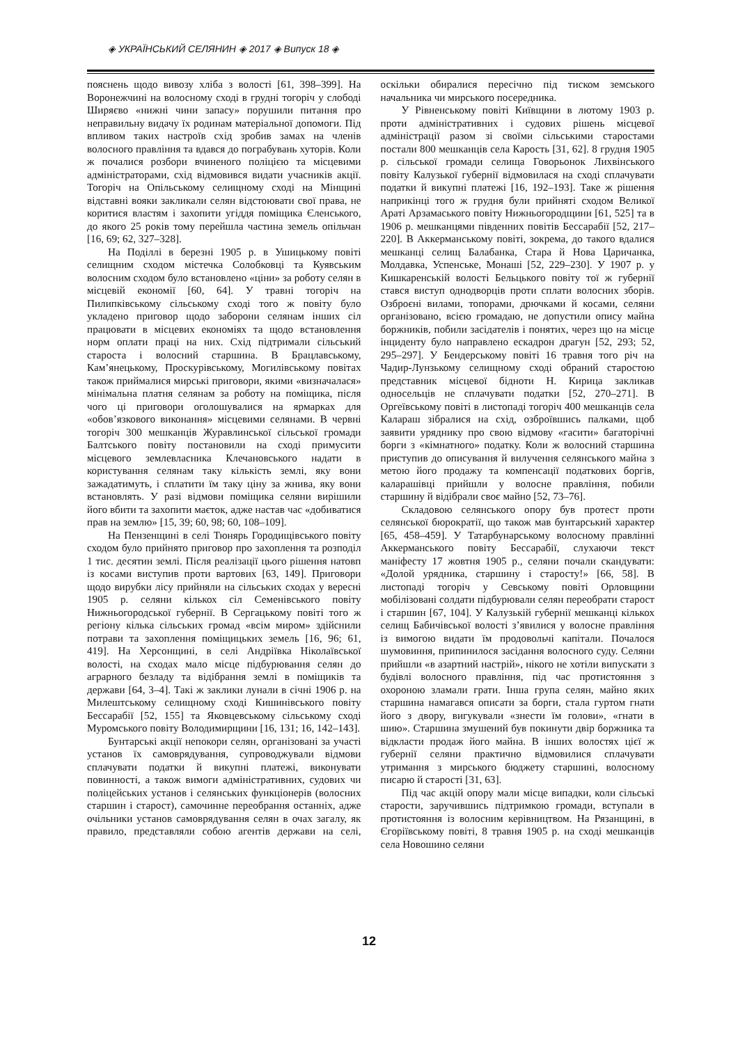◈ УКРАЇНСЬКИЙ СЕЛЯНИН ◈ 2017 ◈ Випуск 18 ◈
пояснень щодо вивозу хліба з волості [61, 398–399]. На Воронежчині на волосному сході в грудні тогоріч у слободі Ширяєво «нижні чини запасу» порушили питання про неправильну видачу їх родинам матеріальної допомоги. Під впливом таких настроїв схід зробив замах на членів волосного правління та вдався до пограбувань хуторів. Коли ж почалися розбори вчиненого поліцією та місцевими адміністраторами, схід відмовився видати учасників акції. Тогоріч на Опільському селищному сході на Мінщині відставні вояки закликали селян відстоювати свої права, не коритися властям і захопити угіддя поміщика Єленського, до якого 25 років тому перейшла частина земель опільчан [16, 69; 62, 327–328].
На Поділлі в березні 1905 р. в Ушицькому повіті селищним сходом містечка Солобковці та Куявським волосним сходом було встановлено «ціни» за роботу селян в місцевій економії [60, 64]. У травні тогоріч на Пилипківському сільському сході того ж повіту було укладено приговор щодо заборони селянам інших сіл працювати в місцевих економіях та щодо встановлення норм оплати праці на них. Схід підтримали сільський староста і волосний старшина. В Брацлавському, Кам’янецькому, Проскурівському, Могилівському повітах також приймалися мирські приговори, якими «визначалася» мінімальна платня селянам за роботу на поміщика, після чого ці приговори оголошувалися на ярмарках для «обов’язкового виконання» місцевими селянами. В червні тогоріч 300 мешканців Журавлинської сільської громади Балтського повіту постановили на сході примусити місцевого землевласника Клечановського надати в користування селянам таку кількість землі, яку вони зажадатимуть, і сплатити їм таку ціну за жнива, яку вони встановлять. У разі відмови поміщика селяни вирішили його вбити та захопити маєток, адже настав час «добиватися прав на землю» [15, 39; 60, 98; 60, 108–109].
На Пензенщині в селі Тюнярь Городищівського повіту сходом було прийнято приговор про захоплення та розподіл 1 тис. десятин землі. Після реалізації цього рішення натовп із косами виступив проти вартових [63, 149]. Приговори щодо вирубки лісу прийняли на сільських сходах у вересні 1905 р. селяни кількох сіл Семенівського повіту Нижньогородської губернії. В Сергацькому повіті того ж регіону кілька сільських громад «всім миром» здійснили потрави та захоплення поміщицьких земель [16, 96; 61, 419]. На Херсонщині, в селі Андріївка Ніколаївської волості, на сходах мало місце підбурювання селян до аграрного безладу та відібрання землі в поміщиків та держави [64, 3–4]. Такі ж заклики лунали в січні 1906 р. на Милештському селищному сході Кишинівського повіту Бессарабії [52, 155] та Яковцевському сільському сході Муромського повіту Володимирщини [16, 131; 16, 142–143].
Бунтарські акції непокори селян, організовані за участі установ їх самоврядування, супроводжували відмови сплачувати податки й викупні платежі, виконувати повинності, а також вимоги адміністративних, судових чи поліцейських установ і селянських функціонерів (волосних старшин і старост), самочинне переобрання останніх, адже очільники установ самоврядування селян в очах загалу, як правило, представляли собою агентів держави на селі, оскільки обиралися пересічно під тиском земського начальника чи мирського посередника.
У Рівненському повіті Київщини в лютому 1903 р. проти адміністративних і судових рішень місцевої адміністрації разом зі своїми сільськими старостами постали 800 мешканців села Карость [31, 62]. 8 грудня 1905 р. сільської громади селища Говорьонок Лихвінського повіту Калузької губернії відмовилася на сході сплачувати податки й викупні платежі [16, 192–193]. Таке ж рішення наприкінці того ж грудня були прийняті сходом Великої Араті Арзамаського повіту Нижньогородщини [61, 525] та в 1906 р. мешканцями південних повітів Бессарабії [52, 217–220]. В Аккерманському повіті, зокрема, до такого вдалися мешканці селищ Балабанка, Стара й Нова Царичанка, Молдавка, Успенське, Монаші [52, 229–230]. У 1907 р. у Кишкаренській волості Бельцького повіту тої ж губернії стався виступ однодворців проти сплати волосних зборів. Озброєні вилами, топорами, дрючками й косами, селяни організовано, всією громадаю, не допустили опису майна боржників, побили засідателів і понятих, через що на місце інциденту було направлено ескадрон драгун [52, 293; 52, 295–297]. У Бендерському повіті 16 травня того річ на Чадир-Лунзькому селищному сході обраний старостою представник місцевої бідноти Н. Кирица закликав односельців не сплачувати податки [52, 270–271]. В Оргеївському повіті в листопаді тогоріч 400 мешканців села Калараш зібралися на схід, озброївшись палками, щоб заявити уряднику про свою відмову «гасити» багаторічні борги з «кімнатного» податку. Коли ж волосний старшина приступив до описування й вилучення селянського майна з метою його продажу та компенсації податкових боргів, каларашівці прийшли у волосне правління, побили старшину й відібрали своє майно [52, 73–76].
Складовою селянського опору був протест проти селянської бюрократії, що також мав бунтарський характер [65, 458–459]. У Татарбунарському волосному правлінні Аккерманського повіту Бессарабії, слухаючи текст маніфесту 17 жовтня 1905 р., селяни почали скандувати: «Долой урядника, старшину і старосту!» [66, 58]. В листопаді тогоріч у Севському повіті Орловщини мобілізовані солдати підбурювали селян переобрати старост і старшин [67, 104]. У Калузькій губернії мешканці кількох селищ Бабичівської волості зʼявилися у волосне правління із вимогою видати їм продовольчі капітали. Почалося шумовиння, припинилося засідання волосного суду. Селяни прийшли «в азартний настрій», нікого не хотіли випускати з будівлі волосного правління, під час протистояння з охороною зламали грати. Інша група селян, майно яких старшина намагався описати за борги, стала гуртом гнати його з двору, вигукували «знести їм голови», «гнати в шию». Старшина змушений був покинути двір боржника та відкласти продаж його майна. В інших волостях цієї ж губернії селяни практично відмовилися сплачувати утримання з мирського бюджету старшині, волосному писарю й старості [31, 63].
Під час акцій опору мали місце випадки, коли сільські старости, заручившись підтримкою громади, вступали в протистояння із волосним керівництвом. На Рязанщині, в Єгоріївському повіті, 8 травня 1905 р. на сході мешканців села Новошино селяни
12